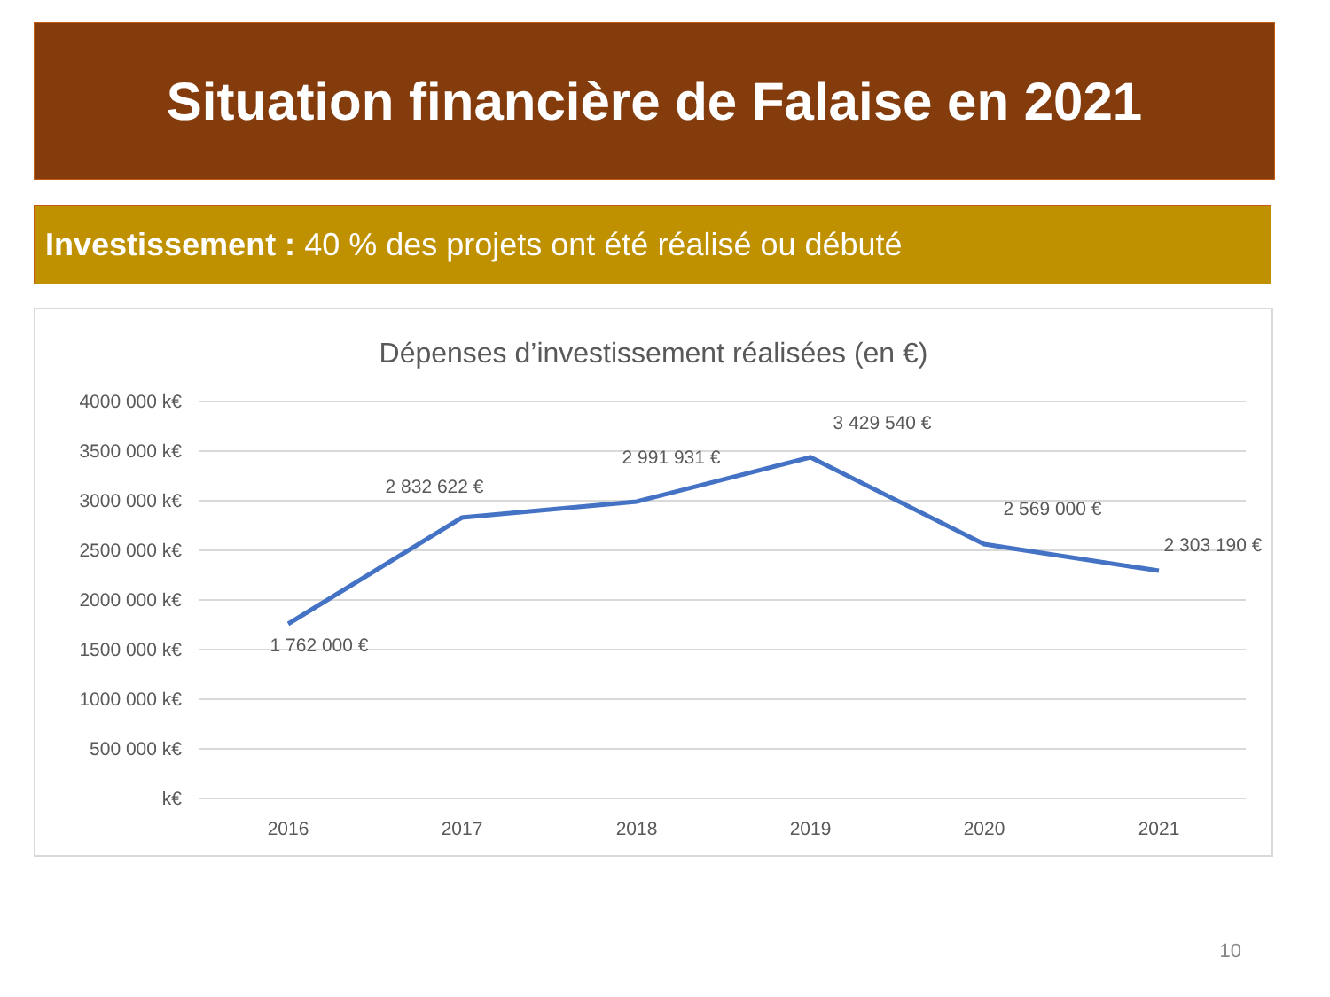Situation financière de Falaise en 2021
Investissement : 40 % des projets ont été réalisé ou débuté
Dépenses d’investissement réalisées (en €)
4000 000 k€
3500 000 k€
3000 000 k€
2500 000 k€
2000 000 k€
1500 000 k€
1000 000 k€
500 000 k€
k€
2016
2017
2018
2019
2020
2021
1 762 000 €
2 832 622 €
2 991 931 €
3 429 540 €
2 569 000 €
2 303 190 €
10